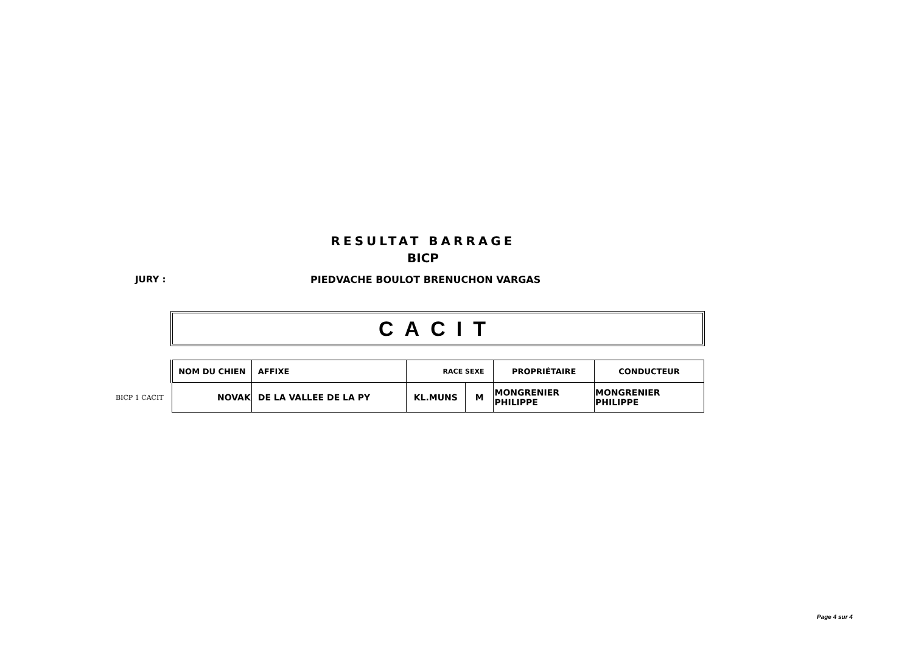RESULTAT BARRAGE
BICP
JURY :
PIEDVACHE BOULOT BRENUCHON VARGAS
CACIT
BICP 1 CACIT
| NOM DU CHIEN | AFFIXE | RACE SEXE | | PROPRIÉTAIRE | CONDUCTEUR |
| --- | --- | --- | --- | --- | --- |
| NOVAK | DE LA VALLEE DE LA PY | KL.MUNS | M | MONGRENIER PHILIPPE | MONGRENIER PHILIPPE |
Page 4 sur 4